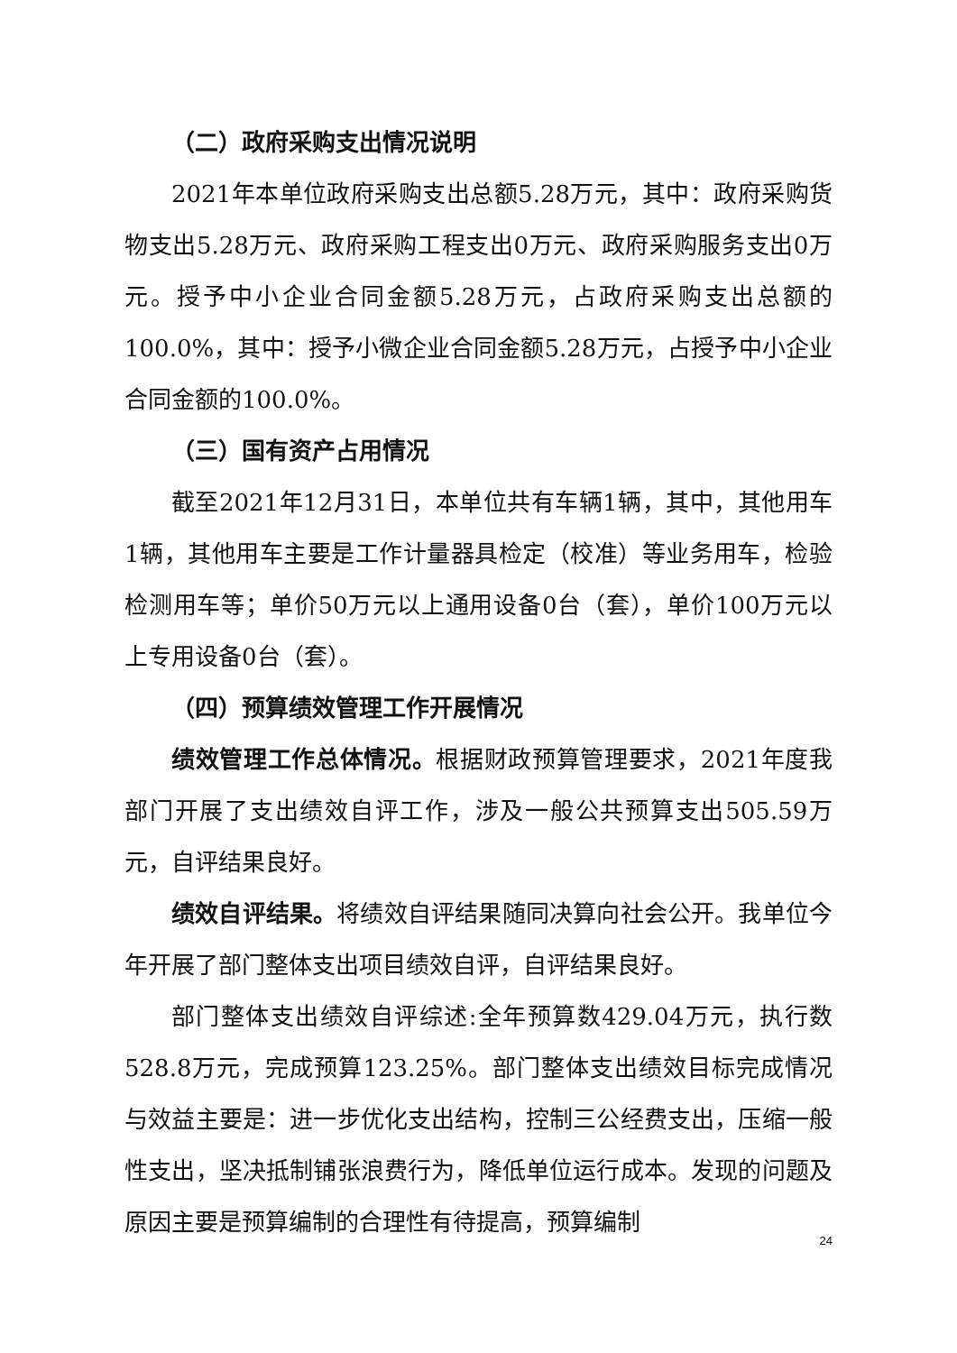（二）政府采购支出情况说明
2021年本单位政府采购支出总额5.28万元，其中：政府采购货物支出5.28万元、政府采购工程支出0万元、政府采购服务支出0万元。授予中小企业合同金额5.28万元，占政府采购支出总额的100.0%，其中：授予小微企业合同金额5.28万元，占授予中小企业合同金额的100.0%。
（三）国有资产占用情况
截至2021年12月31日，本单位共有车辆1辆，其中，其他用车1辆，其他用车主要是工作计量器具检定（校准）等业务用车，检验检测用车等；单价50万元以上通用设备0台（套），单价100万元以上专用设备0台（套）。
（四）预算绩效管理工作开展情况
绩效管理工作总体情况。根据财政预算管理要求，2021年度我部门开展了支出绩效自评工作，涉及一般公共预算支出505.59万元，自评结果良好。
绩效自评结果。将绩效自评结果随同决算向社会公开。我单位今年开展了部门整体支出项目绩效自评，自评结果良好。
部门整体支出绩效自评综述:全年预算数429.04万元，执行数528.8万元，完成预算123.25%。部门整体支出绩效目标完成情况与效益主要是：进一步优化支出结构，控制三公经费支出，压缩一般性支出，坚决抵制铺张浪费行为，降低单位运行成本。发现的问题及原因主要是预算编制的合理性有待提高，预算编制
24